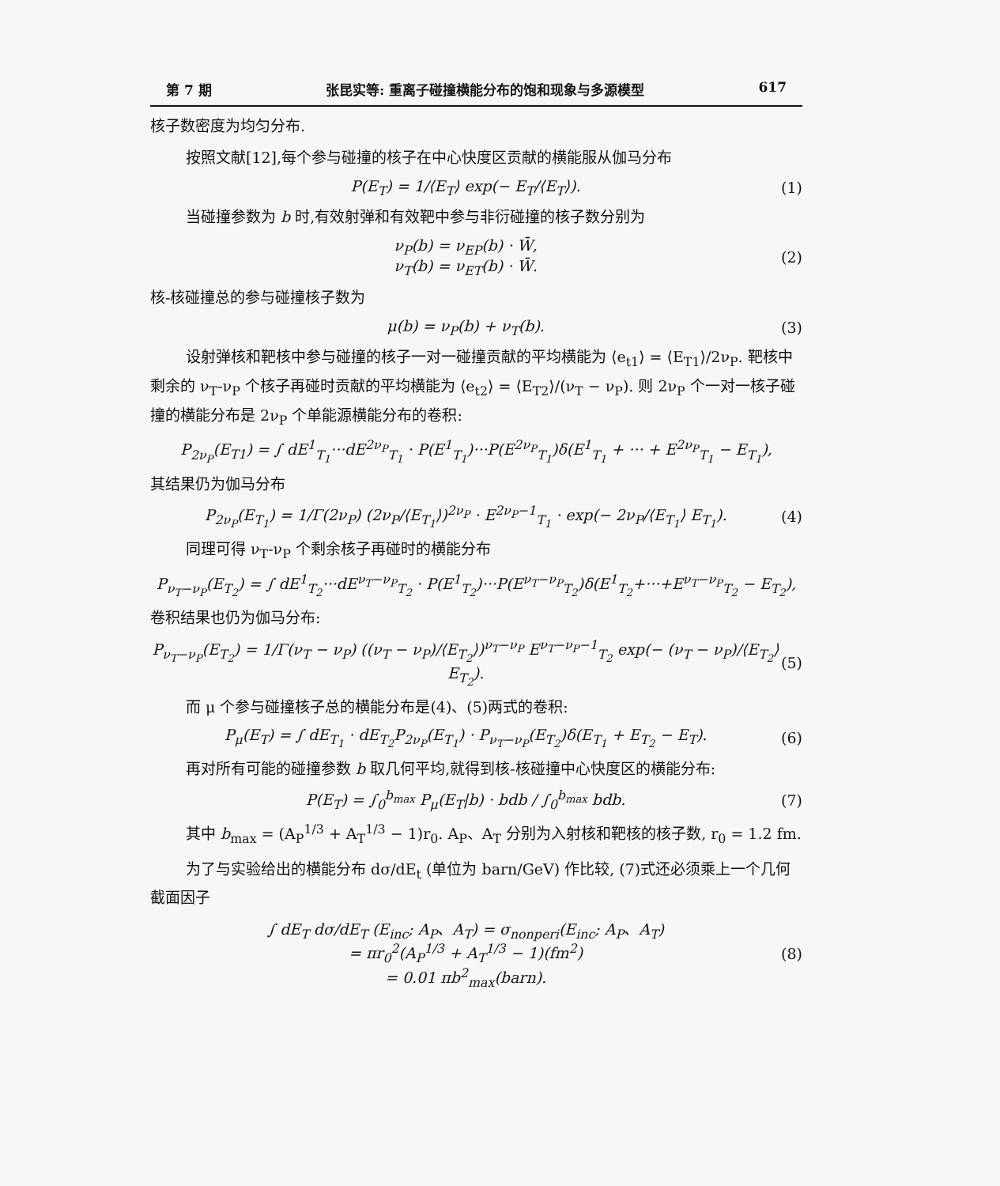第 7 期 张昆实等: 重离子碰撞横能分布的饱和现象与多源模型 617
核子数密度为均匀分布.
按照文献[12],每个参与碰撞的核子在中心快度区贡献的横能服从伽马分布
P(E<sub>T</sub>) = 1/⟨E<sub>T</sub>⟩ exp(− E<sub>T</sub>/⟨E<sub>T</sub>⟩). (1)
当碰撞参数为 b 时,有效射弹和有效靶中参与非衍碰撞的核子数分别为
ν<sub>P</sub>(b) = ν<sub>EP</sub>(b) · W̄,
ν<sub>T</sub>(b) = ν<sub>ET</sub>(b) · W̄. (2)
核-核碰撞总的参与碰撞核子数为
μ(b) = ν<sub>P</sub>(b) + ν<sub>T</sub>(b). (3)
设射弹核和靶核中参与碰撞的核子一对一碰撞贡献的平均横能为 ⟨e<sub>t1</sub>⟩ = ⟨E<sub>T1</sub>⟩/2ν<sub>P</sub>. 靶核中剩余的 ν<sub>T</sub>-ν<sub>P</sub> 个核子再碰时贡献的平均横能为 ⟨e<sub>t2</sub>⟩ = ⟨E<sub>T2</sub>⟩/(ν<sub>T</sub> − ν<sub>P</sub>). 则 2ν<sub>P</sub> 个一对一核子碰撞的横能分布是 2ν<sub>P</sub> 个单能源横能分布的卷积:
P<sub>2ν<sub>P</sub></sub>(E<sub>T1</sub>) = ∫ dE<sup>1</sup><sub>T<sub>1</sub></sub>···dE<sup>2ν<sub>P</sub></sup><sub>T<sub>1</sub></sub> · P(E<sup>1</sup><sub>T<sub>1</sub></sub>)···P(E<sup>2ν<sub>P</sub></sup><sub>T<sub>1</sub></sub>)δ(E<sup>1</sup><sub>T<sub>1</sub></sub> + ··· + E<sup>2ν<sub>P</sub></sup><sub>T<sub>1</sub></sub> − E<sub>T<sub>1</sub></sub>),
其结果仍为伽马分布
P<sub>2ν<sub>P</sub></sub>(E<sub>T<sub>1</sub></sub>) = 1/Γ(2ν<sub>P</sub>) (2ν<sub>P</sub>/⟨E<sub>T<sub>1</sub></sub>⟩)<sup>2ν<sub>P</sub></sup> · E<sup>2ν<sub>P</sub>−1</sup><sub>T<sub>1</sub></sub> · exp(− 2ν<sub>P</sub>/⟨E<sub>T<sub>1</sub></sub>⟩ E<sub>T<sub>1</sub></sub>). (4)
同理可得 ν<sub>T</sub>-ν<sub>P</sub> 个剩余核子再碰时的横能分布
P<sub>ν<sub>T</sub>−ν<sub>P</sub></sub>(E<sub>T<sub>2</sub></sub>) = ∫ dE<sup>1</sup><sub>T<sub>2</sub></sub>···dE<sup>ν<sub>T</sub>−ν<sub>P</sub></sup><sub>T<sub>2</sub></sub> · P(E<sup>1</sup><sub>T<sub>2</sub></sub>)···P(E<sup>ν<sub>T</sub>−ν<sub>P</sub></sup><sub>T<sub>2</sub></sub>)δ(E<sup>1</sup><sub>T<sub>2</sub></sub>+···+E<sup>ν<sub>T</sub>−ν<sub>P</sub></sup><sub>T<sub>2</sub></sub> − E<sub>T<sub>2</sub></sub>),
卷积结果也仍为伽马分布:
P<sub>ν<sub>T</sub>−ν<sub>P</sub></sub>(E<sub>T<sub>2</sub></sub>) = 1/Γ(ν<sub>T</sub> − ν<sub>P</sub>) ((ν<sub>T</sub> − ν<sub>P</sub>)/⟨E<sub>T<sub>2</sub></sub>⟩)<sup>ν<sub>T</sub>−ν<sub>P</sub></sup> E<sup>ν<sub>T</sub>−ν<sub>P</sub>−1</sup><sub>T<sub>2</sub></sub> exp(− (ν<sub>T</sub> − ν<sub>P</sub>)/⟨E<sub>T<sub>2</sub></sub>⟩ E<sub>T<sub>2</sub></sub>). (5)
而 μ 个参与碰撞核子总的横能分布是(4)、(5)两式的卷积:
P<sub>μ</sub>(E<sub>T</sub>) = ∫ dE<sub>T<sub>1</sub></sub> · dE<sub>T<sub>2</sub></sub>P<sub>2ν<sub>P</sub></sub>(E<sub>T<sub>1</sub></sub>) · P<sub>ν<sub>T</sub>−ν<sub>P</sub></sub>(E<sub>T<sub>2</sub></sub>)δ(E<sub>T<sub>1</sub></sub> + E<sub>T<sub>2</sub></sub> − E<sub>T</sub>). (6)
再对所有可能的碰撞参数 b 取几何平均,就得到核-核碰撞中心快度区的横能分布:
P(E<sub>T</sub>) = ∫<sub>0</sub><sup>b<sub>max</sub></sup> P<sub>μ</sub>(E<sub>T</sub>|b) · bdb / ∫<sub>0</sub><sup>b<sub>max</sub></sup> bdb. (7)
其中 b<sub>max</sub> = (A<sub>P</sub><sup>1/3</sup> + A<sub>T</sub><sup>1/3</sup> − 1)r<sub>0</sub>. A<sub>P</sub>、A<sub>T</sub> 分别为入射核和靶核的核子数, r<sub>0</sub> = 1.2 fm.
为了与实验给出的横能分布 dσ/dE<sub>t</sub> (单位为 barn/GeV) 作比较, (7)式还必须乘上一个几何截面因子
∫ dE<sub>T</sub> dσ/dE<sub>T</sub> (E<sub>inc</sub>; A<sub>P</sub>、A<sub>T</sub>) = σ<sub>nonperi</sub>(E<sub>inc</sub>; A<sub>P</sub>、A<sub>T</sub>)
= πr<sub>0</sub><sup>2</sup>(A<sub>P</sub><sup>1/3</sup> + A<sub>T</sub><sup>1/3</sup> − 1)(fm<sup>2</sup>)
= 0.01 πb<sup>2</sup><sub>max</sub>(barn). (8)